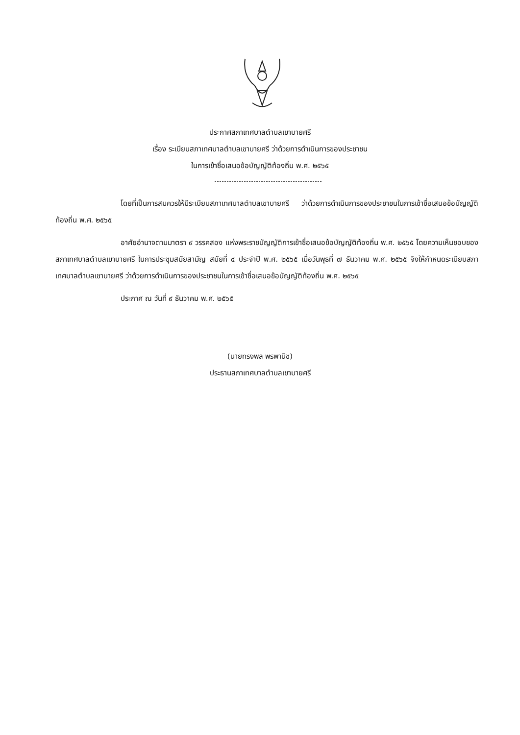ประกาศสภาเทศบาลตำบลเขาบายศรี
เรื่อง ระเบียบสภาเทศบาลตำบลเขาบายศรี ว่าด้วยการดำเนินการของประชาชน
ในการเข้าชื่อเสนอข้อบัญญัติท้องถิ่น พ.ศ. ๒๕๖๕
โดยที่เป็นการสมควรให้มีระเบียบสภาเทศบาลตำบลเขาบายศรี ว่าด้วยการดำเนินการของประชาชนในการเข้าชื่อเสนอข้อบัญญัติท้องถิ่น พ.ศ. ๒๕๖๕
อาศัยอำนาจตามมาตรา ๙ วรรคสอง แห่งพระราชบัญญัติการเข้าชื่อเสนอข้อบัญญัติท้องถิ่น พ.ศ. ๒๕๖๕ โดยความเห็นชอบของสภาเทศบาลตำบลเขาบายศรี ในการประชุมสมัยสามัญ สมัยที่ ๔ ประจำปี พ.ศ. ๒๕๖๕ เมื่อวันพุธที่ ๗ ธันวาคม พ.ศ. ๒๕๖๕ จึงให้กำหนดระเบียบสภาเทศบาลตำบลเขาบายศรี ว่าด้วยการดำเนินการของประชาชนในการเข้าชื่อเสนอข้อบัญญัติท้องถิ่น พ.ศ. ๒๕๖๕
ประกาศ ณ วันที่ ๙ ธันวาคม พ.ศ. ๒๕๖๕
(นายทรงพล พรพานิช)
ประธานสภาเทศบาลตำบลเขาบายศรี